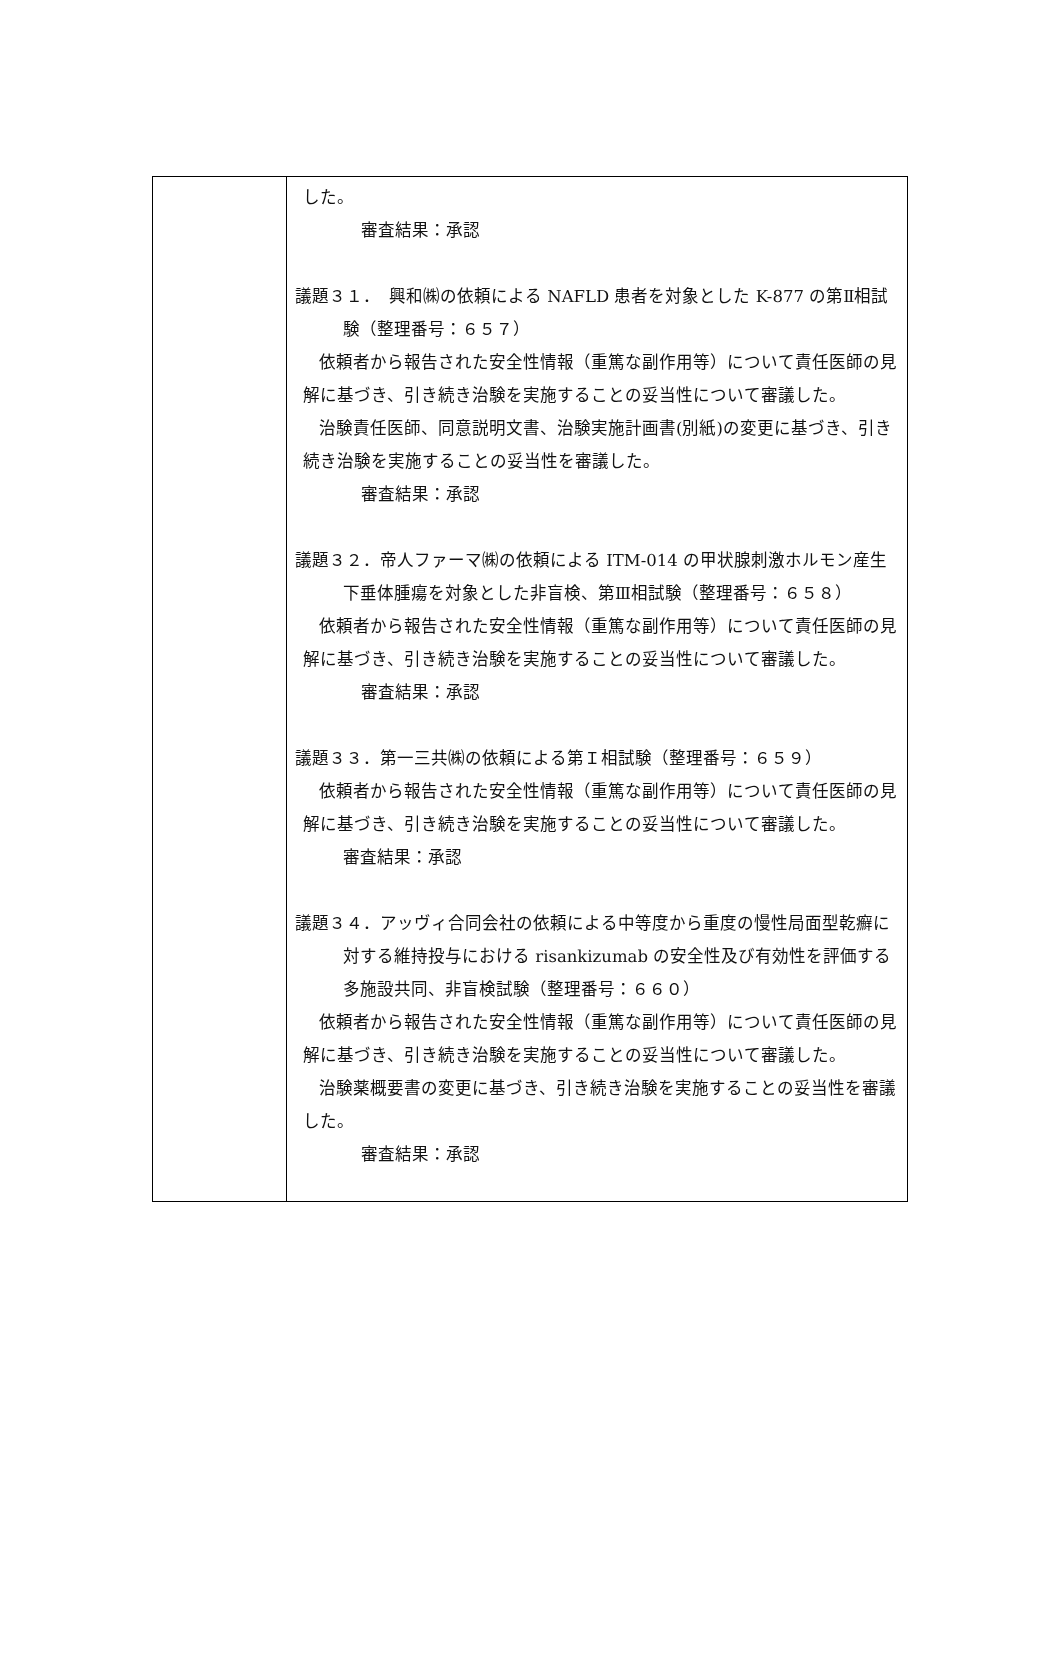| | した。 審査結果：承認 議題３１． 興和㈱の依頼による NAFLD 患者を対象とした K-877 の第Ⅱ相試験（整理番号：６５７） 依頼者から報告された安全性情報（重篤な副作用等）について責任医師の見解に基づき、引き続き治験を実施することの妥当性について審議した。 治験責任医師、同意説明文書、治験実施計画書(別紙)の変更に基づき、引き続き治験を実施することの妥当性を審議した。 審査結果：承認 議題３２．帝人ファーマ㈱の依頼による ITM-014 の甲状腺刺激ホルモン産生下垂体腫瘍を対象とした非盲検、第Ⅲ相試験（整理番号：６５８） 依頼者から報告された安全性情報（重篤な副作用等）について責任医師の見解に基づき、引き続き治験を実施することの妥当性について審議した。 審査結果：承認 議題３３．第一三共㈱の依頼による第Ｉ相試験（整理番号：６５９） 依頼者から報告された安全性情報（重篤な副作用等）について責任医師の見解に基づき、引き続き治験を実施することの妥当性について審議した。 審査結果：承認 議題３４．アッヴィ合同会社の依頼による中等度から重度の慢性局面型乾癬に対する維持投与における risankizumab の安全性及び有効性を評価する多施設共同、非盲検試験（整理番号：６６０） 依頼者から報告された安全性情報（重篤な副作用等）について責任医師の見解に基づき、引き続き治験を実施することの妥当性について審議した。 治験薬概要書の変更に基づき、引き続き治験を実施することの妥当性を審議した。 審査結果：承認 |